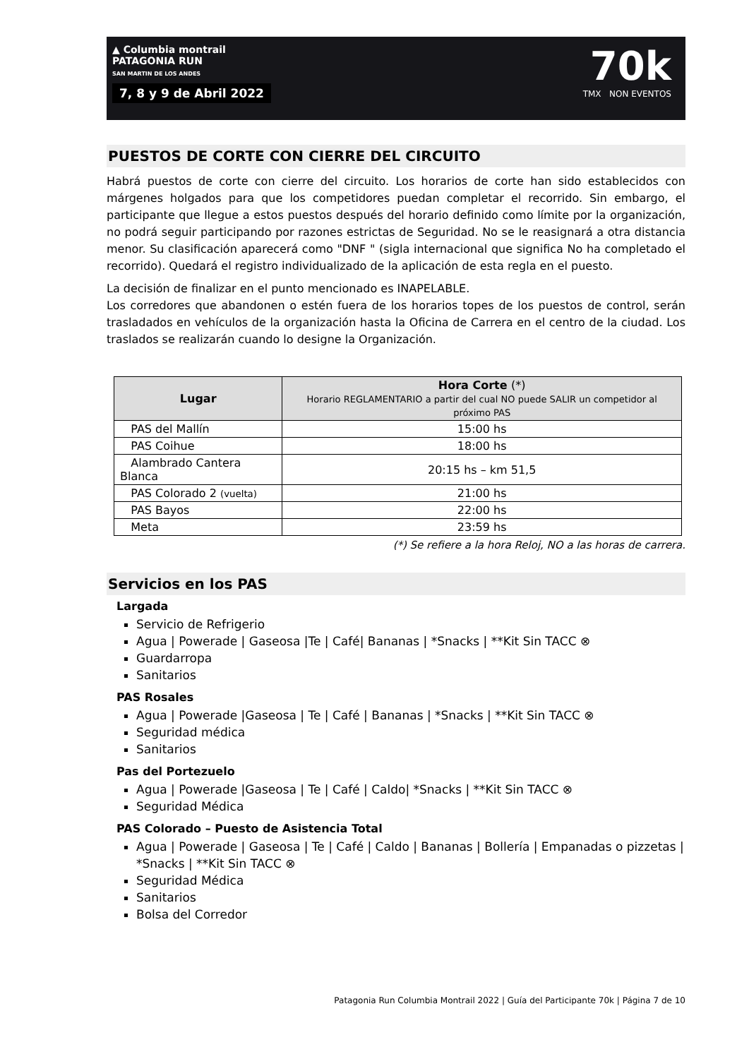▲ Columbia montrail
PATAGONIA RUN
SAN MARTIN DE LOS ANDES
7, 8 y 9 de Abril 2022
70k
TMX NON EVENTOS
PUESTOS DE CORTE CON CIERRE DEL CIRCUITO
Habrá puestos de corte con cierre del circuito. Los horarios de corte han sido establecidos con márgenes holgados para que los competidores puedan completar el recorrido. Sin embargo, el participante que llegue a estos puestos después del horario definido como límite por la organización, no podrá seguir participando por razones estrictas de Seguridad. No se le reasignará a otra distancia menor. Su clasificación aparecerá como "DNF " (sigla internacional que significa No ha completado el recorrido). Quedará el registro individualizado de la aplicación de esta regla en el puesto.
La decisión de finalizar en el punto mencionado es INAPELABLE.
Los corredores que abandonen o estén fuera de los horarios topes de los puestos de control, serán trasladados en vehículos de la organización hasta la Oficina de Carrera en el centro de la ciudad. Los traslados se realizarán cuando lo designe la Organización.
| Lugar | Hora Corte (*) Horario REGLAMENTARIO a partir del cual NO puede SALIR un competidor al próximo PAS |
| --- | --- |
| PAS del Mallín | 15:00 hs |
| PAS Coihue | 18:00 hs |
| Alambrado Cantera Blanca | 20:15 hs – km 51,5 |
| PAS Colorado 2 (vuelta) | 21:00 hs |
| PAS Bayos | 22:00 hs |
| Meta | 23:59 hs |
(*) Se refiere a la hora Reloj, NO a las horas de carrera.
Servicios en los PAS
Largada
Servicio de Refrigerio
Agua | Powerade | Gaseosa |Te | Café| Bananas | *Snacks | **Kit Sin TACC ⊗
Guardarropa
Sanitarios
PAS Rosales
Agua | Powerade |Gaseosa | Te | Café | Bananas | *Snacks | **Kit Sin TACC ⊗
Seguridad médica
Sanitarios
Pas del Portezuelo
Agua | Powerade |Gaseosa | Te | Café | Caldo| *Snacks | **Kit Sin TACC ⊗
Seguridad Médica
PAS Colorado – Puesto de Asistencia Total
Agua | Powerade | Gaseosa | Te | Café | Caldo | Bananas | Bollería | Empanadas o pizzetas | *Snacks | **Kit Sin TACC ⊗
Seguridad Médica
Sanitarios
Bolsa del Corredor
Patagonia Run Columbia Montrail 2022 | Guía del Participante 70k | Página 7 de 10